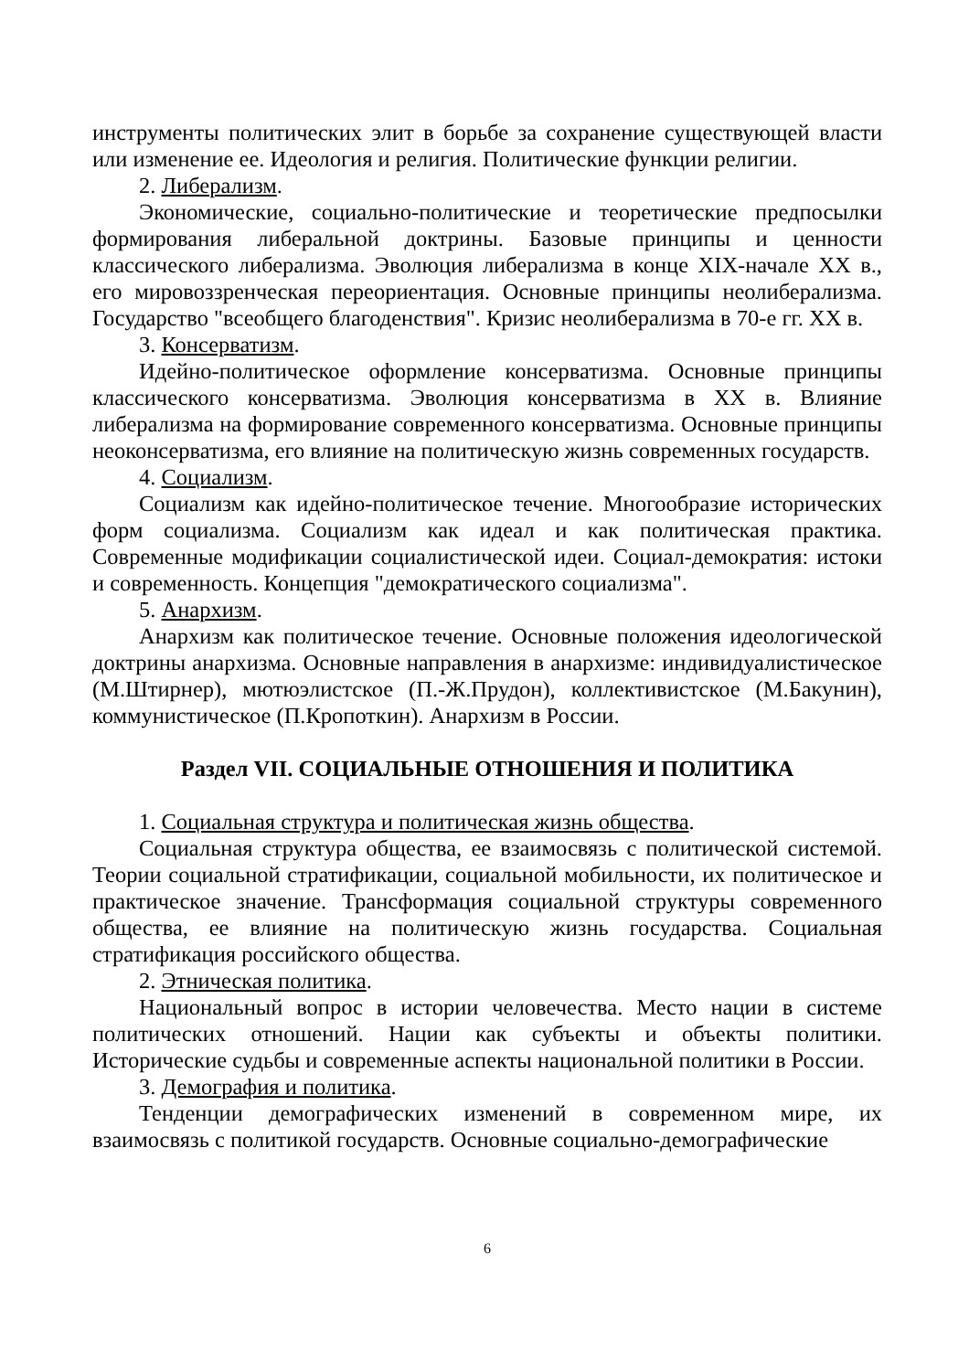инструменты политических элит в борьбе за сохранение существующей власти или изменение ее. Идеология и религия. Политические функции религии.
2. Либерализм.
Экономические, социально-политические и теоретические предпосылки формирования либеральной доктрины. Базовые принципы и ценности классического либерализма. Эволюция либерализма в конце XIX-начале XX в., его мировоззренческая переориентация. Основные принципы неолиберализма. Государство "всеобщего благоденствия". Кризис неолиберализма в 70-е гг. XX в.
3. Консерватизм.
Идейно-политическое оформление консерватизма. Основные принципы классического консерватизма. Эволюция консерватизма в XX в. Влияние либерализма на формирование современного консерватизма. Основные принципы неоконсерватизма, его влияние на политическую жизнь современных государств.
4. Социализм.
Социализм как идейно-политическое течение. Многообразие исторических форм социализма. Социализм как идеал и как политическая практика. Современные модификации социалистической идеи. Социал-демократия: истоки и современность. Концепция "демократического социализма".
5. Анархизм.
Анархизм как политическое течение. Основные положения идеологической доктрины анархизма. Основные направления в анархизме: индивидуалистическое (М.Штирнер), мютюэлистское (П.-Ж.Прудон), коллективистское (М.Бакунин), коммунистическое (П.Кропоткин). Анархизм в России.
Раздел VII. СОЦИАЛЬНЫЕ ОТНОШЕНИЯ И ПОЛИТИКА
1. Социальная структура и политическая жизнь общества.
Социальная структура общества, ее взаимосвязь с политической системой. Теории социальной стратификации, социальной мобильности, их политическое и практическое значение. Трансформация социальной структуры современного общества, ее влияние на политическую жизнь государства. Социальная стратификация российского общества.
2. Этническая политика.
Национальный вопрос в истории человечества. Место нации в системе политических отношений. Нации как субъекты и объекты политики. Исторические судьбы и современные аспекты национальной политики в России.
3. Демография и политика.
Тенденции демографических изменений в современном мире, их взаимосвязь с политикой государств. Основные социально-демографические
6